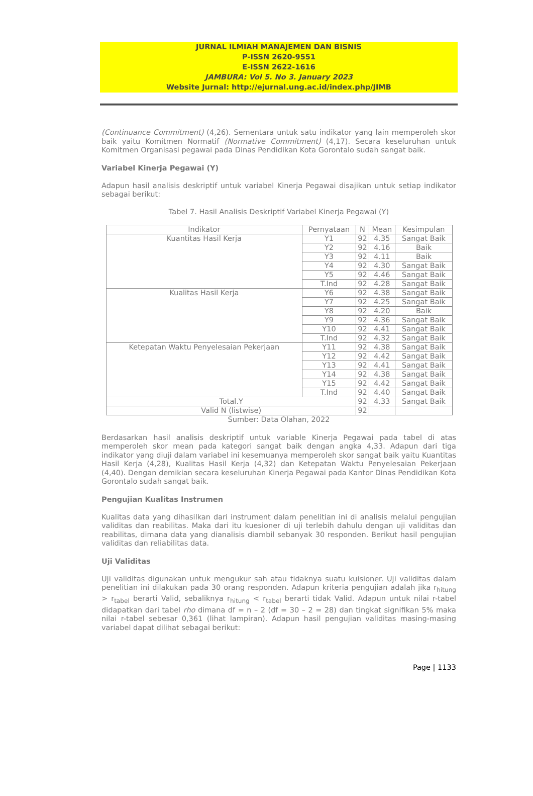JURNAL ILMIAH MANAJEMEN DAN BISNIS
P-ISSN 2620-9551
E-ISSN 2622-1616
JAMBURA: Vol 5. No 3. January 2023
Website Jurnal: http://ejurnal.ung.ac.id/index.php/JIMB
(Continuance Commitment) (4,26). Sementara untuk satu indikator yang lain memperoleh skor baik yaitu Komitmen Normatif (Normative Commitment) (4,17). Secara keseluruhan untuk Komitmen Organisasi pegawai pada Dinas Pendidikan Kota Gorontalo sudah sangat baik.
Variabel Kinerja Pegawai (Y)
Adapun hasil analisis deskriptif untuk variabel Kinerja Pegawai disajikan untuk setiap indikator sebagai berikut:
Tabel 7. Hasil Analisis Deskriptif Variabel Kinerja Pegawai (Y)
| Indikator | Pernyataan | N | Mean | Kesimpulan |
| --- | --- | --- | --- | --- |
| Kuantitas Hasil Kerja | Y1 | 92 | 4.35 | Sangat Baik |
| | Y2 | 92 | 4.16 | Baik |
| | Y3 | 92 | 4.11 | Baik |
| | Y4 | 92 | 4.30 | Sangat Baik |
| | Y5 | 92 | 4.46 | Sangat Baik |
| | T.Ind | 92 | 4.28 | Sangat Baik |
| Kualitas Hasil Kerja | Y6 | 92 | 4.38 | Sangat Baik |
| | Y7 | 92 | 4.25 | Sangat Baik |
| | Y8 | 92 | 4.20 | Baik |
| | Y9 | 92 | 4.36 | Sangat Baik |
| | Y10 | 92 | 4.41 | Sangat Baik |
| | T.Ind | 92 | 4.32 | Sangat Baik |
| Ketepatan Waktu Penyelesaian Pekerjaan | Y11 | 92 | 4.38 | Sangat Baik |
| | Y12 | 92 | 4.42 | Sangat Baik |
| | Y13 | 92 | 4.41 | Sangat Baik |
| | Y14 | 92 | 4.38 | Sangat Baik |
| | Y15 | 92 | 4.42 | Sangat Baik |
| | T.Ind | 92 | 4.40 | Sangat Baik |
| Total.Y | | 92 | 4.33 | Sangat Baik |
| Valid N (listwise) | | 92 | | |
Sumber: Data Olahan, 2022
Berdasarkan hasil analisis deskriptif untuk variable Kinerja Pegawai pada tabel di atas memperoleh skor mean pada kategori sangat baik dengan angka 4,33. Adapun dari tiga indikator yang diuji dalam variabel ini kesemuanya memperoleh skor sangat baik yaitu Kuantitas Hasil Kerja (4,28), Kualitas Hasil Kerja (4,32) dan Ketepatan Waktu Penyelesaian Pekerjaan (4,40). Dengan demikian secara keseluruhan Kinerja Pegawai pada Kantor Dinas Pendidikan Kota Gorontalo sudah sangat baik.
Pengujian Kualitas Instrumen
Kualitas data yang dihasilkan dari instrument dalam penelitian ini di analisis melalui pengujian validitas dan reabilitas. Maka dari itu kuesioner di uji terlebih dahulu dengan uji validitas dan reabilitas, dimana data yang dianalisis diambil sebanyak 30 responden. Berikut hasil pengujian validitas dan reliabilitas data.
Uji Validitas
Uji validitas digunakan untuk mengukur sah atau tidaknya suatu kuisioner. Uji validitas dalam penelitian ini dilakukan pada 30 orang responden. Adapun kriteria pengujian adalah jika r<sub>hitung</sub> > r<sub>tabel</sub> berarti Valid, sebaliknya r<sub>hitung</sub> < r<sub>tabel</sub> berarti tidak Valid. Adapun untuk nilai r-tabel didapatkan dari tabel rho dimana df = n – 2 (df = 30 – 2 = 28) dan tingkat signifikan 5% maka nilai r-tabel sebesar 0,361 (lihat lampiran). Adapun hasil pengujian validitas masing-masing variabel dapat dilihat sebagai berikut:
Page | 1133